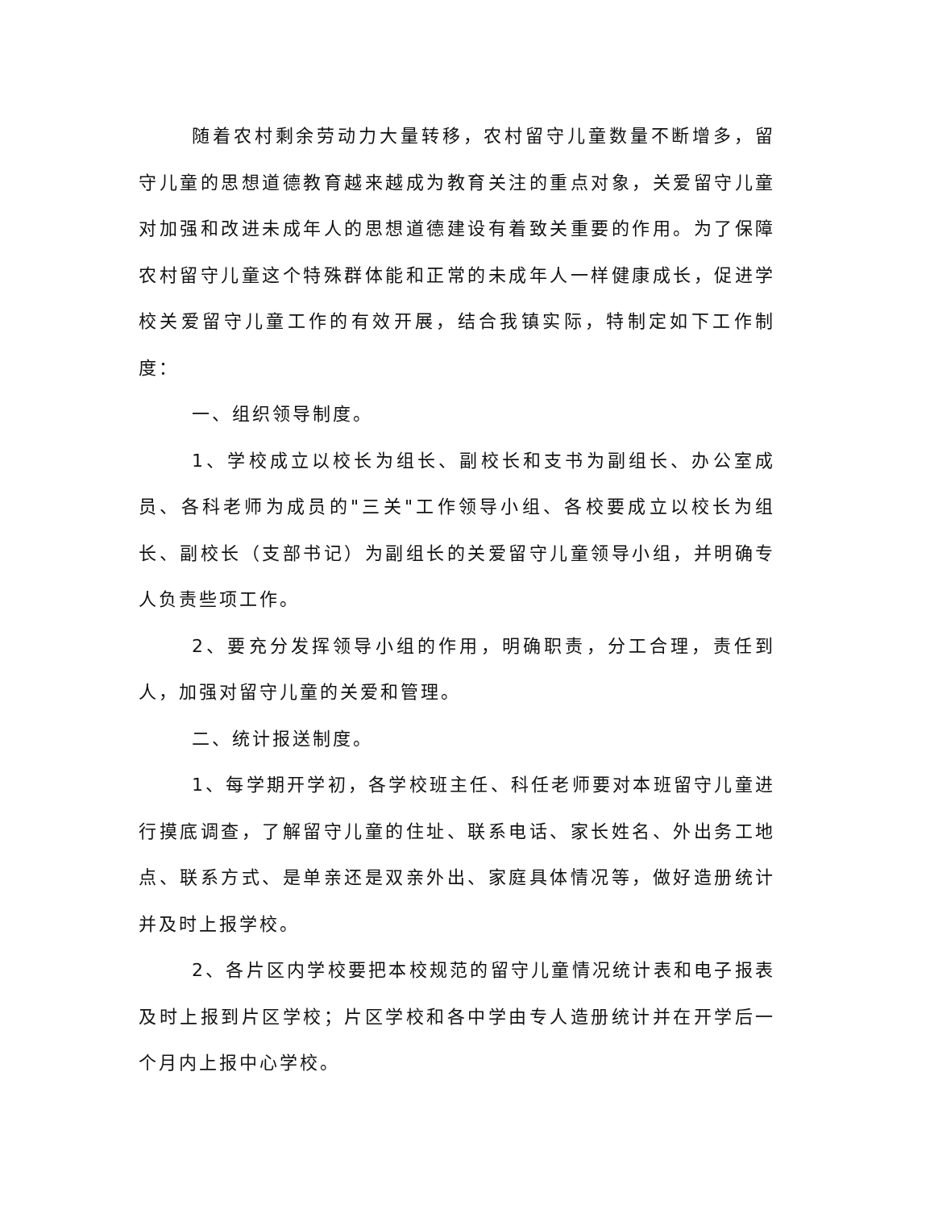随着农村剩余劳动力大量转移，农村留守儿童数量不断增多，留守儿童的思想道德教育越来越成为教育关注的重点对象，关爱留守儿童对加强和改进未成年人的思想道德建设有着致关重要的作用。为了保障农村留守儿童这个特殊群体能和正常的未成年人一样健康成长，促进学校关爱留守儿童工作的有效开展，结合我镇实际，特制定如下工作制度：
一、组织领导制度。
1、学校成立以校长为组长、副校长和支书为副组长、办公室成员、各科老师为成员的"三关"工作领导小组、各校要成立以校长为组长、副校长（支部书记）为副组长的关爱留守儿童领导小组，并明确专人负责些项工作。
2、要充分发挥领导小组的作用，明确职责，分工合理，责任到人，加强对留守儿童的关爱和管理。
二、统计报送制度。
1、每学期开学初，各学校班主任、科任老师要对本班留守儿童进行摸底调查，了解留守儿童的住址、联系电话、家长姓名、外出务工地点、联系方式、是单亲还是双亲外出、家庭具体情况等，做好造册统计并及时上报学校。
2、各片区内学校要把本校规范的留守儿童情况统计表和电子报表及时上报到片区学校；片区学校和各中学由专人造册统计并在开学后一个月内上报中心学校。